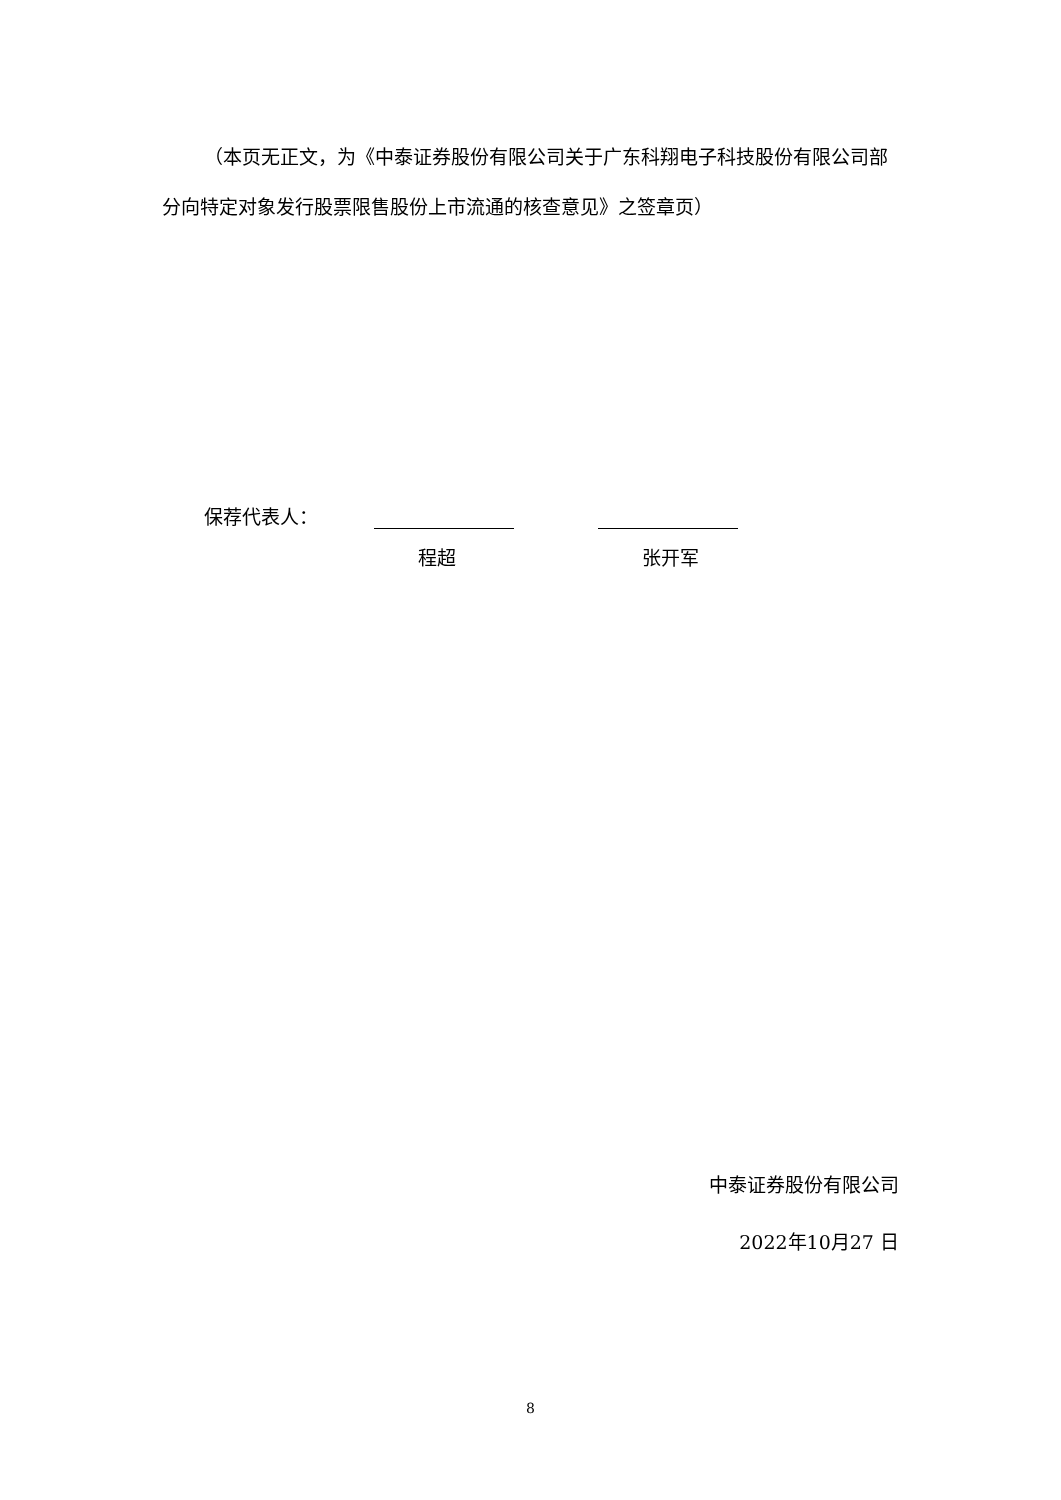（本页无正文，为《中泰证券股份有限公司关于广东科翔电子科技股份有限公司部分向特定对象发行股票限售股份上市流通的核查意见》之签章页）
保荐代表人：
程超 张开军
中泰证券股份有限公司
2022年10月27 日
8